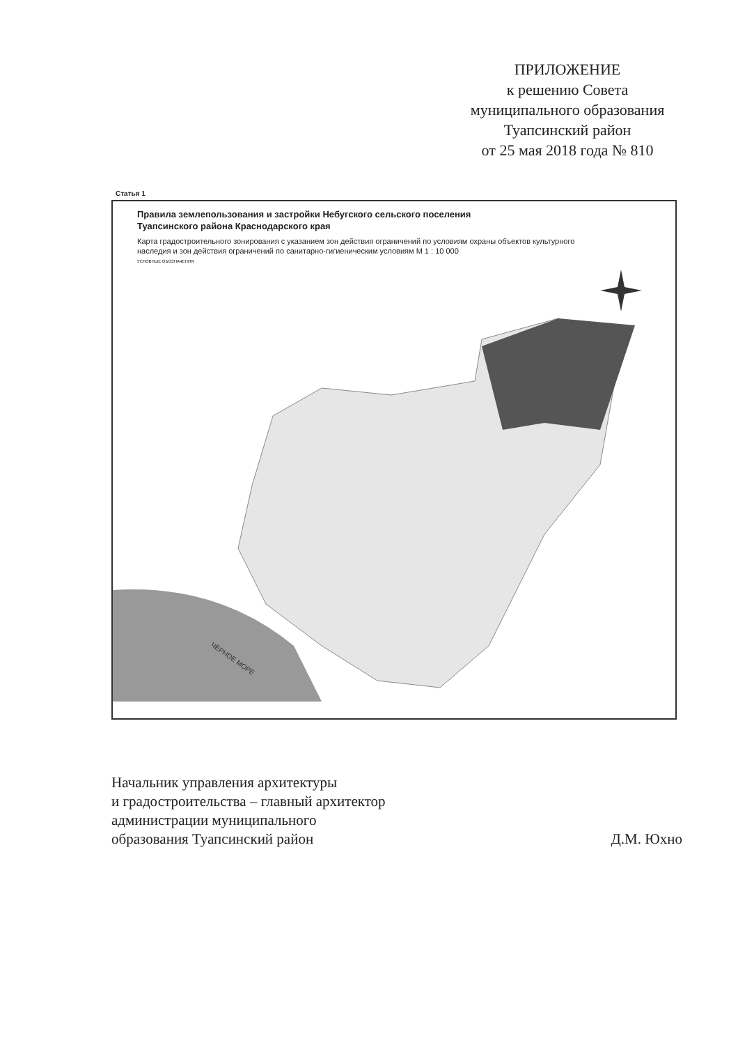ПРИЛОЖЕНИЕ
к решению Совета
муниципального образования
Туапсинский район
от 25 мая 2018 года № 810
Статья 1
Правила землепользования и застройки Небугского сельского поселения
Туапсинского района Краснодарского края
Карта градостроительного зонирования с указанием зон действия ограничений по условиям охраны объектов культурного наследия и зон действия ограничений по санитарно-гигиеническим условиям М 1 : 10 000
ЧЕРНОЕ МОРЕ
УСЛОВНЫЕ ОБОЗНАЧЕНИЯ
Начальник управления архитектуры
и градостроительства – главный архитектор
администрации муниципального
образования Туапсинский район
Д.М. Юхно